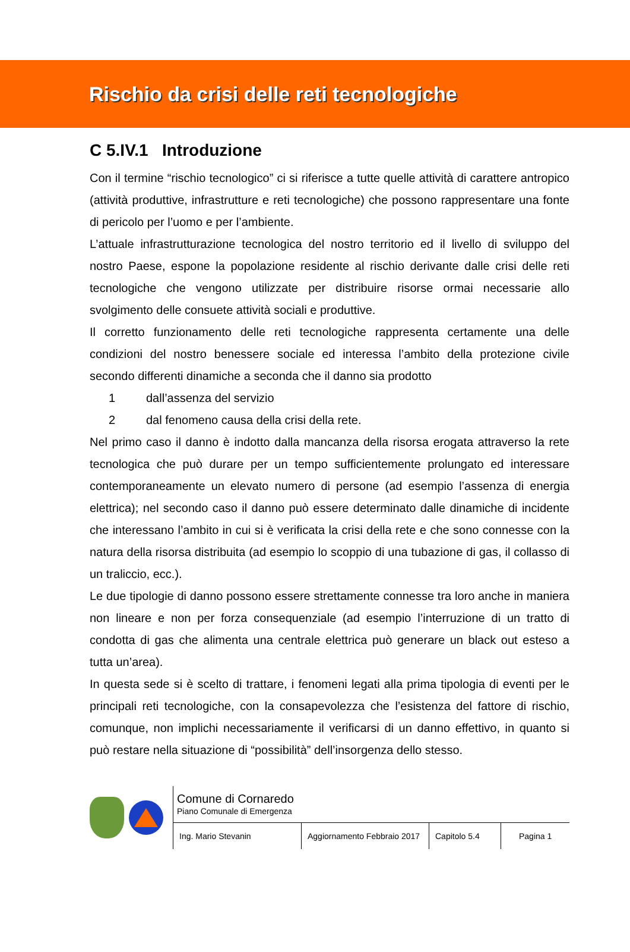Rischio da crisi delle reti tecnologiche
C 5.IV.1 Introduzione
Con il termine “rischio tecnologico” ci si riferisce a tutte quelle attività di carattere antropico (attività produttive, infrastrutture e reti tecnologiche) che possono rappresentare una fonte di pericolo per l’uomo e per l’ambiente.
L’attuale infrastrutturazione tecnologica del nostro territorio ed il livello di sviluppo del nostro Paese, espone la popolazione residente al rischio derivante dalle crisi delle reti tecnologiche che vengono utilizzate per distribuire risorse ormai necessarie allo svolgimento delle consuete attività sociali e produttive.
Il corretto funzionamento delle reti tecnologiche rappresenta certamente una delle condizioni del nostro benessere sociale ed interessa l’ambito della protezione civile secondo differenti dinamiche a seconda che il danno sia prodotto
1 dall’assenza del servizio
2 dal fenomeno causa della crisi della rete.
Nel primo caso il danno è indotto dalla mancanza della risorsa erogata attraverso la rete tecnologica che può durare per un tempo sufficientemente prolungato ed interessare contemporaneamente un elevato numero di persone (ad esempio l’assenza di energia elettrica); nel secondo caso il danno può essere determinato dalle dinamiche di incidente che interessano l’ambito in cui si è verificata la crisi della rete e che sono connesse con la natura della risorsa distribuita (ad esempio lo scoppio di una tubazione di gas, il collasso di un traliccio, ecc.).
Le due tipologie di danno possono essere strettamente connesse tra loro anche in maniera non lineare e non per forza consequenziale (ad esempio l’interruzione di un tratto di condotta di gas che alimenta una centrale elettrica può generare un black out esteso a tutta un’area).
In questa sede si è scelto di trattare, i fenomeni legati alla prima tipologia di eventi per le principali reti tecnologiche, con la consapevolezza che l’esistenza del fattore di rischio, comunque, non implichi necessariamente il verificarsi di un danno effettivo, in quanto si può restare nella situazione di “possibilità” dell’insorgenza dello stesso.
Comune di Cornaredo
Piano Comunale di Emergenza
Ing. Mario Stevanin Aggiornamento Febbraio 2017
Capitolo 5.4
Pagina 1